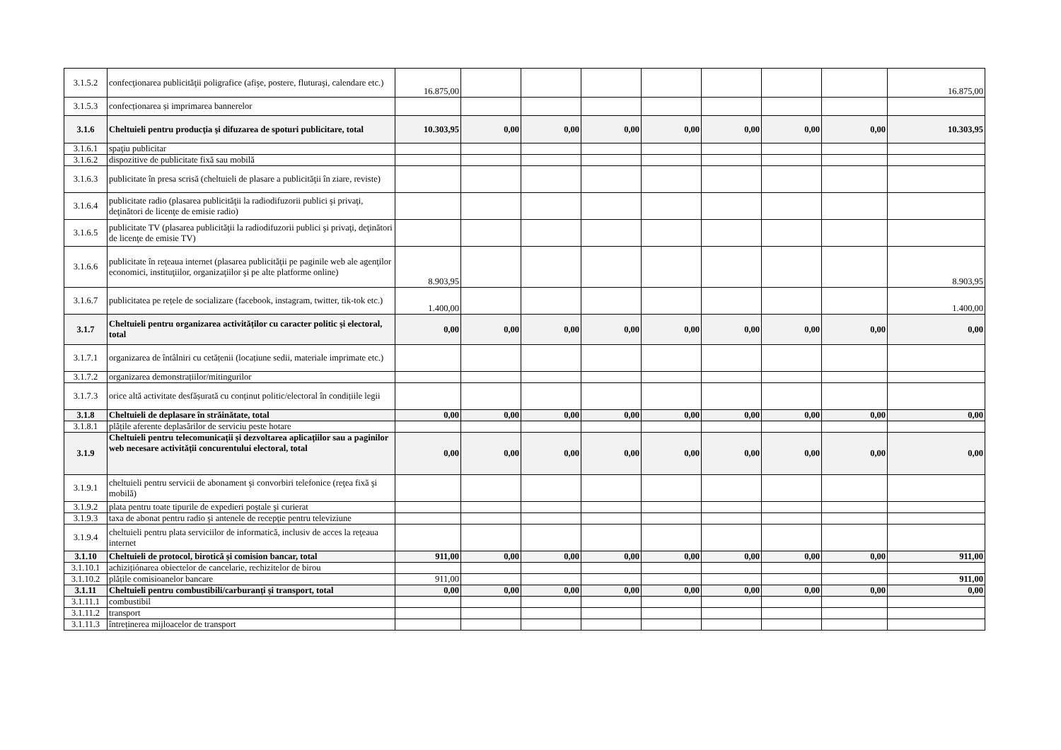| 3.1.5.2 | confecţionarea publicităţii poligrafice (afişe, postere, fluturaşi, calendare etc.) | 16.875,00 | | | | | | | | 16.875,00 |
| 3.1.5.3 | confecționarea și imprimarea bannerelor | | | | | | | | | |
| 3.1.6 | Cheltuieli pentru producţia şi difuzarea de spoturi publicitare, total | 10.303,95 | 0,00 | 0,00 | 0,00 | 0,00 | 0,00 | 0,00 | 0,00 | 10.303,95 |
| 3.1.6.1 | spaţiu publicitar | | | | | | | | | |
| 3.1.6.2 | dispozitive de publicitate fixă sau mobilă | | | | | | | | | |
| 3.1.6.3 | publicitate în presa scrisă (cheltuieli de plasare a publicităţii în ziare, reviste) | | | | | | | | | |
| 3.1.6.4 | publicitate radio (plasarea publicităţii la radiodifuzorii publici şi privaţi, deţinători de licenţe de emisie radio) | | | | | | | | | |
| 3.1.6.5 | publicitate TV (plasarea publicităţii la radiodifuzorii publici şi privaţi, deţinători de licenţe de emisie TV) | | | | | | | | | |
| 3.1.6.6 | publicitate în reţeaua internet (plasarea publicităţii pe paginile web ale agenţilor economici, instituţiilor, organizaţiilor şi pe alte platforme online) | 8.903,95 | | | | | | | | 8.903,95 |
| 3.1.6.7 | publicitatea pe rețele de socializare (facebook, instagram, twitter, tik-tok etc.) | 1.400,00 | | | | | | | | 1.400,00 |
| 3.1.7 | Cheltuieli pentru organizarea activităților cu caracter politic și electoral, total | 0,00 | 0,00 | 0,00 | 0,00 | 0,00 | 0,00 | 0,00 | 0,00 | 0,00 |
| 3.1.7.1 | organizarea de întâlniri cu cetățenii (locațiune sedii, materiale imprimate etc.) | | | | | | | | | |
| 3.1.7.2 | organizarea demonstrațiilor/mitingurilor | | | | | | | | | |
| 3.1.7.3 | orice altă activitate desfășurată cu conținut politic/electoral în condițiile legii | | | | | | | | | |
| 3.1.8 | Cheltuieli de deplasare în străinătate, total | 0,00 | 0,00 | 0,00 | 0,00 | 0,00 | 0,00 | 0,00 | 0,00 | 0,00 |
| 3.1.8.1 | plățile aferente deplasărilor de serviciu peste hotare | | | | | | | | | |
| 3.1.9 | Cheltuieli pentru telecomunicații și dezvoltarea aplicațiilor sau a paginilor web necesare activității concurentului electoral, total | 0,00 | 0,00 | 0,00 | 0,00 | 0,00 | 0,00 | 0,00 | 0,00 | 0,00 |
| 3.1.9.1 | cheltuieli pentru servicii de abonament şi convorbiri telefonice (reţea fixă şi mobilă) | | | | | | | | | |
| 3.1.9.2 | plata pentru toate tipurile de expedieri poştale şi curierat | | | | | | | | | |
| 3.1.9.3 | taxa de abonat pentru radio şi antenele de recepţie pentru televiziune | | | | | | | | | |
| 3.1.9.4 | cheltuieli pentru plata serviciilor de informatică, inclusiv de acces la reţeaua internet | | | | | | | | | |
| 3.1.10 | Cheltuieli de protocol, birotică și comision bancar, total | 911,00 | 0,00 | 0,00 | 0,00 | 0,00 | 0,00 | 0,00 | 0,00 | 911,00 |
| 3.1.10.1 | achizițiónarea obiectelor de cancelarie, rechizitelor de birou | | | | | | | | | |
| 3.1.10.2 | plățile comisioanelor bancare | 911,00 | | | | | | | | 911,00 |
| 3.1.11 | Cheltuieli pentru combustibili/carburanți și transport, total | 0,00 | 0,00 | 0,00 | 0,00 | 0,00 | 0,00 | 0,00 | 0,00 | 0,00 |
| 3.1.11.1 | combustibil | | | | | | | | | |
| 3.1.11.2 | transport | | | | | | | | | |
| 3.1.11.3 | întreținerea mijloacelor de transport | | | | | | | | | |